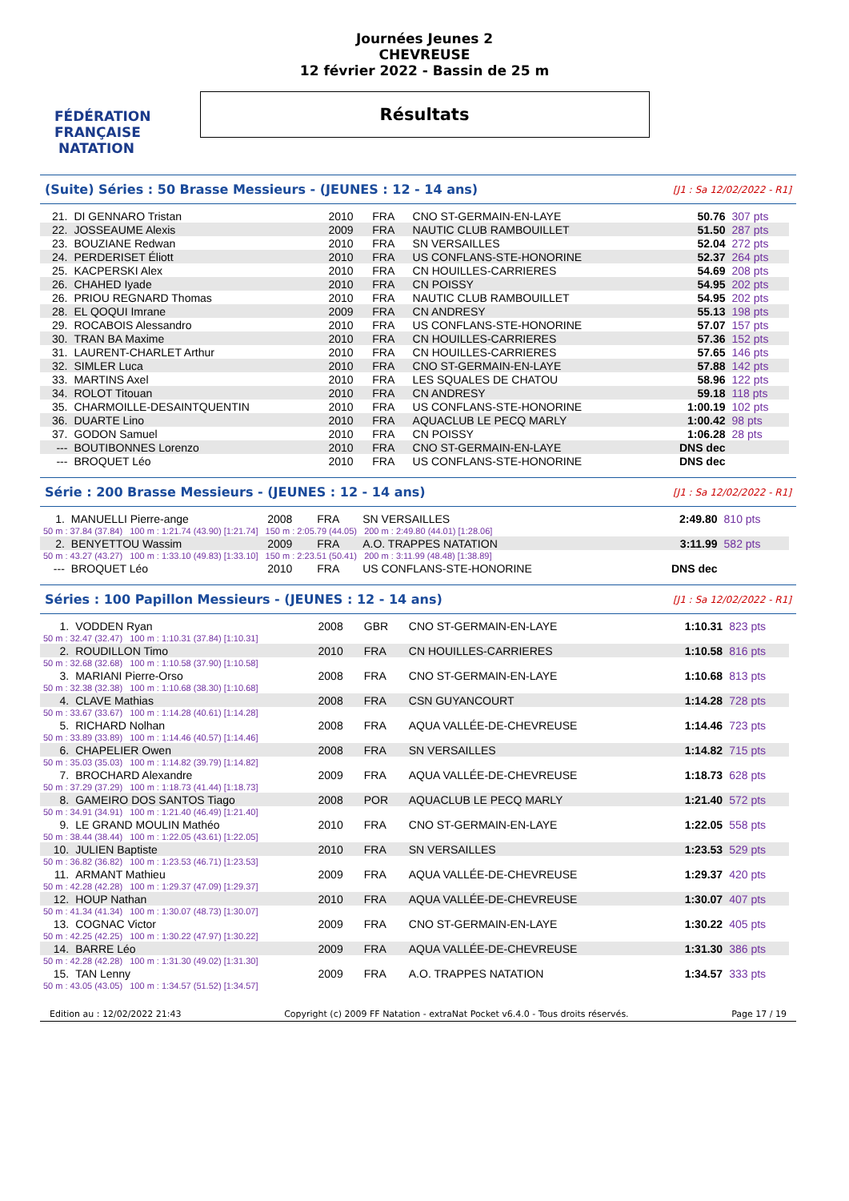FÉDÉRATION FRANÇAISE
NATATION
Journées Jeunes 2
CHEVREUSE
12 février 2022 - Bassin de 25 m
Résultats
(Suite) Séries : 50 Brasse Messieurs - (JEUNES : 12 - 14 ans) [J1 : Sa 12/02/2022 - R1]
| 21. | DI GENNARO Tristan | 2010 | FRA | CNO ST-GERMAIN-EN-LAYE | 50.76 | 307 pts |
| 22. | JOSSEAUME Alexis | 2009 | FRA | NAUTIC CLUB RAMBOUILLET | 51.50 | 287 pts |
| 23. | BOUZIANE Redwan | 2010 | FRA | SN VERSAILLES | 52.04 | 272 pts |
| 24. | PERDERISET Éliott | 2010 | FRA | US CONFLANS-STE-HONORINE | 52.37 | 264 pts |
| 25. | KACPERSKI Alex | 2010 | FRA | CN HOUILLES-CARRIERES | 54.69 | 208 pts |
| 26. | CHAHED Iyade | 2010 | FRA | CN POISSY | 54.95 | 202 pts |
| 26. | PRIOU REGNARD Thomas | 2010 | FRA | NAUTIC CLUB RAMBOUILLET | 54.95 | 202 pts |
| 28. | EL QOQUI Imrane | 2009 | FRA | CN ANDRESY | 55.13 | 198 pts |
| 29. | ROCABOIS Alessandro | 2010 | FRA | US CONFLANS-STE-HONORINE | 57.07 | 157 pts |
| 30. | TRAN BA Maxime | 2010 | FRA | CN HOUILLES-CARRIERES | 57.36 | 152 pts |
| 31. | LAURENT-CHARLET Arthur | 2010 | FRA | CN HOUILLES-CARRIERES | 57.65 | 146 pts |
| 32. | SIMLER Luca | 2010 | FRA | CNO ST-GERMAIN-EN-LAYE | 57.88 | 142 pts |
| 33. | MARTINS Axel | 2010 | FRA | LES SQUALES DE CHATOU | 58.96 | 122 pts |
| 34. | ROLOT Titouan | 2010 | FRA | CN ANDRESY | 59.18 | 118 pts |
| 35. | CHARMOILLE-DESAINTQUENTIN | 2010 | FRA | US CONFLANS-STE-HONORINE | 1:00.19 | 102 pts |
| 36. | DUARTE Lino | 2010 | FRA | AQUACLUB LE PECQ MARLY | 1:00.42 | 98 pts |
| 37. | GODON Samuel | 2010 | FRA | CN POISSY | 1:06.28 | 28 pts |
| --- | BOUTIBONNES Lorenzo | 2010 | FRA | CNO ST-GERMAIN-EN-LAYE | DNS dec | |
| --- | BROQUET Léo | 2010 | FRA | US CONFLANS-STE-HONORINE | DNS dec | |
Série : 200 Brasse Messieurs - (JEUNES : 12 - 14 ans) [J1 : Sa 12/02/2022 - R1]
| 1. | MANUELLI Pierre-ange | 2008 | FRA | SN VERSAILLES | 2:49.80 | 810 pts |
| 50 m : 37.84 (37.84) 100 m : 1:21.74 (43.90) [1:21.74] 150 m : 2:05.79 (44.05) 200 m : 2:49.80 (44.01) [1:28.06] | | | | | | |
| 2. | BENYETTOU Wassim | 2009 | FRA | A.O. TRAPPES NATATION | 3:11.99 | 582 pts |
| 50 m : 43.27 (43.27) 100 m : 1:33.10 (49.83) [1:33.10] 150 m : 2:23.51 (50.41) 200 m : 3:11.99 (48.48) [1:38.89] | | | | | | |
| --- | BROQUET Léo | 2010 | FRA | US CONFLANS-STE-HONORINE | DNS dec | |
Séries : 100 Papillon Messieurs - (JEUNES : 12 - 14 ans) [J1 : Sa 12/02/2022 - R1]
| 1. | VODDEN Ryan | 2008 | GBR | CNO ST-GERMAIN-EN-LAYE | 1:10.31 | 823 pts |
| 50 m : 32.47 (32.47) 100 m : 1:10.31 (37.84) [1:10.31] | | | | | | |
| 2. | ROUDILLON Timo | 2010 | FRA | CN HOUILLES-CARRIERES | 1:10.58 | 816 pts |
| 50 m : 32.68 (32.68) 100 m : 1:10.58 (37.90) [1:10.58] | | | | | | |
| 3. | MARIANI Pierre-Orso | 2008 | FRA | CNO ST-GERMAIN-EN-LAYE | 1:10.68 | 813 pts |
| 50 m : 32.38 (32.38) 100 m : 1:10.68 (38.30) [1:10.68] | | | | | | |
| 4. | CLAVE Mathias | 2008 | FRA | CSN GUYANCOURT | 1:14.28 | 728 pts |
| 50 m : 33.67 (33.67) 100 m : 1:14.28 (40.61) [1:14.28] | | | | | | |
| 5. | RICHARD Nolhan | 2008 | FRA | AQUA VALLÉE-DE-CHEVREUSE | 1:14.46 | 723 pts |
| 50 m : 33.89 (33.89) 100 m : 1:14.46 (40.57) [1:14.46] | | | | | | |
| 6. | CHAPELIER Owen | 2008 | FRA | SN VERSAILLES | 1:14.82 | 715 pts |
| 50 m : 35.03 (35.03) 100 m : 1:14.82 (39.79) [1:14.82] | | | | | | |
| 7. | BROCHARD Alexandre | 2009 | FRA | AQUA VALLÉE-DE-CHEVREUSE | 1:18.73 | 628 pts |
| 50 m : 37.29 (37.29) 100 m : 1:18.73 (41.44) [1:18.73] | | | | | | |
| 8. | GAMEIRO DOS SANTOS Tiago | 2008 | POR | AQUACLUB LE PECQ MARLY | 1:21.40 | 572 pts |
| 50 m : 34.91 (34.91) 100 m : 1:21.40 (46.49) [1:21.40] | | | | | | |
| 9. | LE GRAND MOULIN Mathéo | 2010 | FRA | CNO ST-GERMAIN-EN-LAYE | 1:22.05 | 558 pts |
| 50 m : 38.44 (38.44) 100 m : 1:22.05 (43.61) [1:22.05] | | | | | | |
| 10. | JULIEN Baptiste | 2010 | FRA | SN VERSAILLES | 1:23.53 | 529 pts |
| 50 m : 36.82 (36.82) 100 m : 1:23.53 (46.71) [1:23.53] | | | | | | |
| 11. | ARMANT Mathieu | 2009 | FRA | AQUA VALLÉE-DE-CHEVREUSE | 1:29.37 | 420 pts |
| 50 m : 42.28 (42.28) 100 m : 1:29.37 (47.09) [1:29.37] | | | | | | |
| 12. | HOUP Nathan | 2010 | FRA | AQUA VALLÉE-DE-CHEVREUSE | 1:30.07 | 407 pts |
| 50 m : 41.34 (41.34) 100 m : 1:30.07 (48.73) [1:30.07] | | | | | | |
| 13. | COGNAC Victor | 2009 | FRA | CNO ST-GERMAIN-EN-LAYE | 1:30.22 | 405 pts |
| 50 m : 42.25 (42.25) 100 m : 1:30.22 (47.97) [1:30.22] | | | | | | |
| 14. | BARRE Léo | 2009 | FRA | AQUA VALLÉE-DE-CHEVREUSE | 1:31.30 | 386 pts |
| 50 m : 42.28 (42.28) 100 m : 1:31.30 (49.02) [1:31.30] | | | | | | |
| 15. | TAN Lenny | 2009 | FRA | A.O. TRAPPES NATATION | 1:34.57 | 333 pts |
| 50 m : 43.05 (43.05) 100 m : 1:34.57 (51.52) [1:34.57] | | | | | | |
Edition au : 12/02/2022 21:43 Copyright (c) 2009 FF Natation - extraNat Pocket v6.4.0 - Tous droits réservés. Page 17 / 19